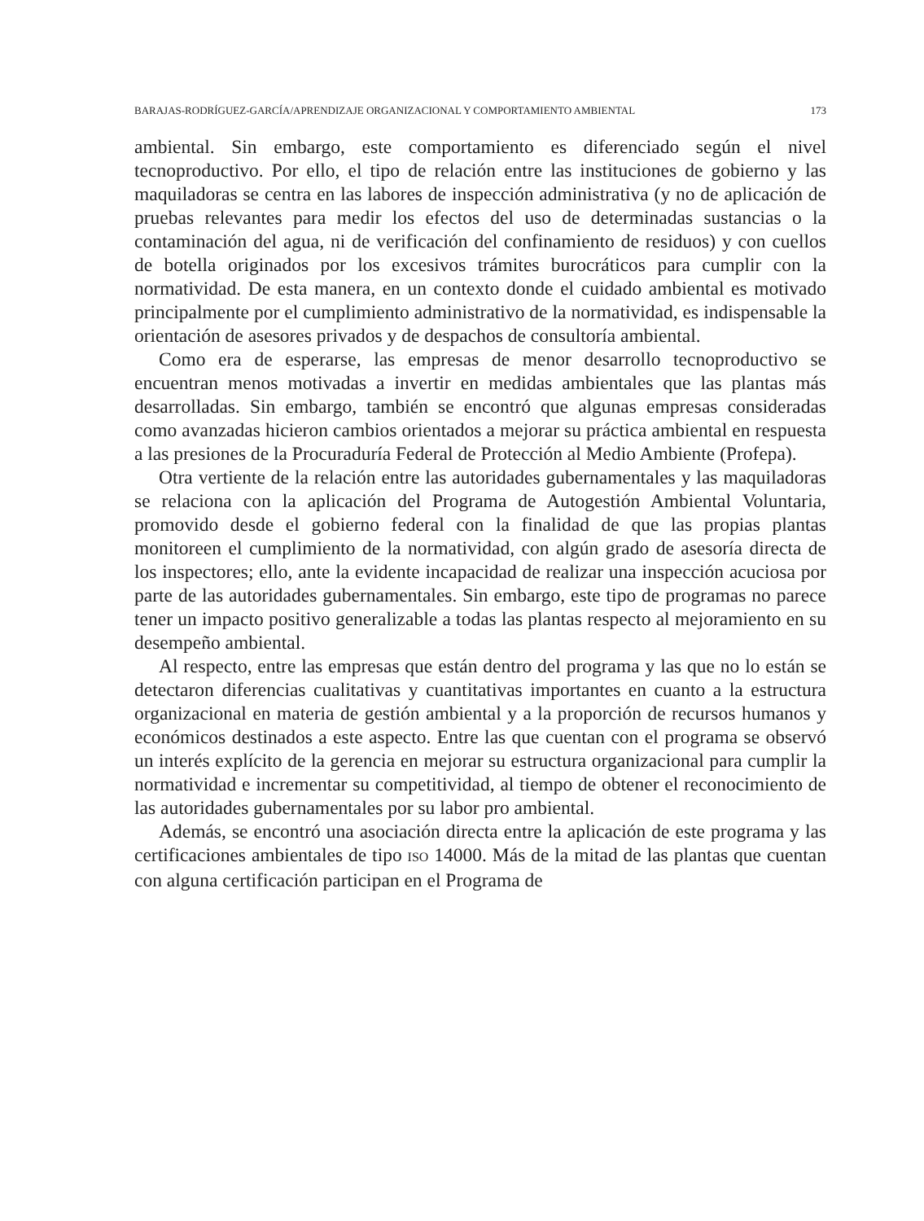BARAJAS-RODRÍGUEZ-GARCÍA/APRENDIZAJE ORGANIZACIONAL Y COMPORTAMIENTO AMBIENTAL 173
ambiental. Sin embargo, este comportamiento es diferenciado según el nivel tecnoproductivo. Por ello, el tipo de relación entre las instituciones de gobierno y las maquiladoras se centra en las labores de inspección administrativa (y no de aplicación de pruebas relevantes para medir los efectos del uso de determinadas sustancias o la contaminación del agua, ni de verificación del confinamiento de residuos) y con cuellos de botella originados por los excesivos trámites burocráticos para cumplir con la normatividad. De esta manera, en un contexto donde el cuidado ambiental es motivado principalmente por el cumplimiento administrativo de la normatividad, es indispensable la orientación de asesores privados y de despachos de consultoría ambiental.
Como era de esperarse, las empresas de menor desarrollo tecnoproductivo se encuentran menos motivadas a invertir en medidas ambientales que las plantas más desarrolladas. Sin embargo, también se encontró que algunas empresas consideradas como avanzadas hicieron cambios orientados a mejorar su práctica ambiental en respuesta a las presiones de la Procuraduría Federal de Protección al Medio Ambiente (Profepa).
Otra vertiente de la relación entre las autoridades gubernamentales y las maquiladoras se relaciona con la aplicación del Programa de Autogestión Ambiental Voluntaria, promovido desde el gobierno federal con la finalidad de que las propias plantas monitoreen el cumplimiento de la normatividad, con algún grado de asesoría directa de los inspectores; ello, ante la evidente incapacidad de realizar una inspección acuciosa por parte de las autoridades gubernamentales. Sin embargo, este tipo de programas no parece tener un impacto positivo generalizable a todas las plantas respecto al mejoramiento en su desempeño ambiental.
Al respecto, entre las empresas que están dentro del programa y las que no lo están se detectaron diferencias cualitativas y cuantitativas importantes en cuanto a la estructura organizacional en materia de gestión ambiental y a la proporción de recursos humanos y económicos destinados a este aspecto. Entre las que cuentan con el programa se observó un interés explícito de la gerencia en mejorar su estructura organizacional para cumplir la normatividad e incrementar su competitividad, al tiempo de obtener el reconocimiento de las autoridades gubernamentales por su labor pro ambiental.
Además, se encontró una asociación directa entre la aplicación de este programa y las certificaciones ambientales de tipo ISO 14000. Más de la mitad de las plantas que cuentan con alguna certificación participan en el Programa de